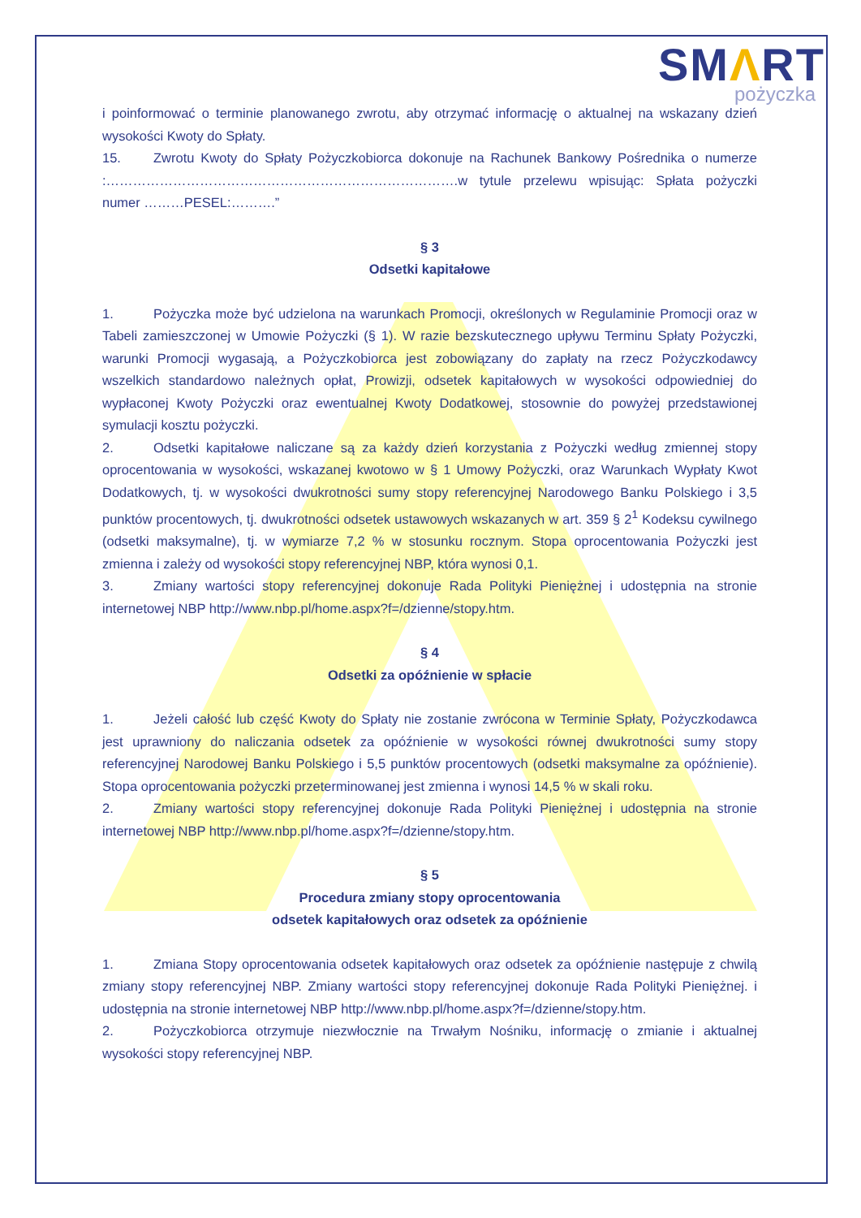SMΛRT
pożyczka
i poinformować o terminie planowanego zwrotu, aby otrzymać informację o aktualnej na wskazany dzień wysokości Kwoty do Spłaty.
15. Zwrotu Kwoty do Spłaty Pożyczkobiorca dokonuje na Rachunek Bankowy Pośrednika o numerze :…………………………………………………………………….w tytule przelewu wpisując: Spłata pożyczki numer ………PESEL:……….”
§ 3
Odsetki kapitałowe
1. Pożyczka może być udzielona na warunkach Promocji, określonych w Regulaminie Promocji oraz w Tabeli zamieszczonej w Umowie Pożyczki (§ 1). W razie bezskutecznego upływu Terminu Spłaty Pożyczki, warunki Promocji wygasają, a Pożyczkobiorca jest zobowiązany do zapłaty na rzecz Pożyczkodawcy wszelkich standardowo należnych opłat, Prowizji, odsetek kapitałowych w wysokości odpowiedniej do wypłaconej Kwoty Pożyczki oraz ewentualnej Kwoty Dodatkowej, stosownie do powyżej przedstawionej symulacji kosztu pożyczki.
2. Odsetki kapitałowe naliczane są za każdy dzień korzystania z Pożyczki według zmiennej stopy oprocentowania w wysokości, wskazanej kwotowo w § 1 Umowy Pożyczki, oraz Warunkach Wypłaty Kwot Dodatkowych, tj. w wysokości dwukrotności sumy stopy referencyjnej Narodowego Banku Polskiego i 3,5 punktów procentowych, tj. dwukrotności odsetek ustawowych wskazanych w art. 359 § 2<sup>1</sup> Kodeksu cywilnego (odsetki maksymalne), tj. w wymiarze 7,2 % w stosunku rocznym. Stopa oprocentowania Pożyczki jest zmienna i zależy od wysokości stopy referencyjnej NBP, która wynosi 0,1.
3. Zmiany wartości stopy referencyjnej dokonuje Rada Polityki Pieniężnej i udostępnia na stronie internetowej NBP http://www.nbp.pl/home.aspx?f=/dzienne/stopy.htm.
§ 4
Odsetki za opóźnienie w spłacie
1. Jeżeli całość lub część Kwoty do Spłaty nie zostanie zwrócona w Terminie Spłaty, Pożyczkodawca jest uprawniony do naliczania odsetek za opóźnienie w wysokości równej dwukrotności sumy stopy referencyjnej Narodowej Banku Polskiego i 5,5 punktów procentowych (odsetki maksymalne za opóźnienie). Stopa oprocentowania pożyczki przeterminowanej jest zmienna i wynosi 14,5 % w skali roku.
2. Zmiany wartości stopy referencyjnej dokonuje Rada Polityki Pieniężnej i udostępnia na stronie internetowej NBP http://www.nbp.pl/home.aspx?f=/dzienne/stopy.htm.
§ 5
Procedura zmiany stopy oprocentowania
odsetek kapitałowych oraz odsetek za opóźnienie
1. Zmiana Stopy oprocentowania odsetek kapitałowych oraz odsetek za opóźnienie następuje z chwilą zmiany stopy referencyjnej NBP. Zmiany wartości stopy referencyjnej dokonuje Rada Polityki Pieniężnej. i udostępnia na stronie internetowej NBP http://www.nbp.pl/home.aspx?f=/dzienne/stopy.htm.
2. Pożyczkobiorca otrzymuje niezwłocznie na Trwałym Nośniku, informację o zmianie i aktualnej wysokości stopy referencyjnej NBP.